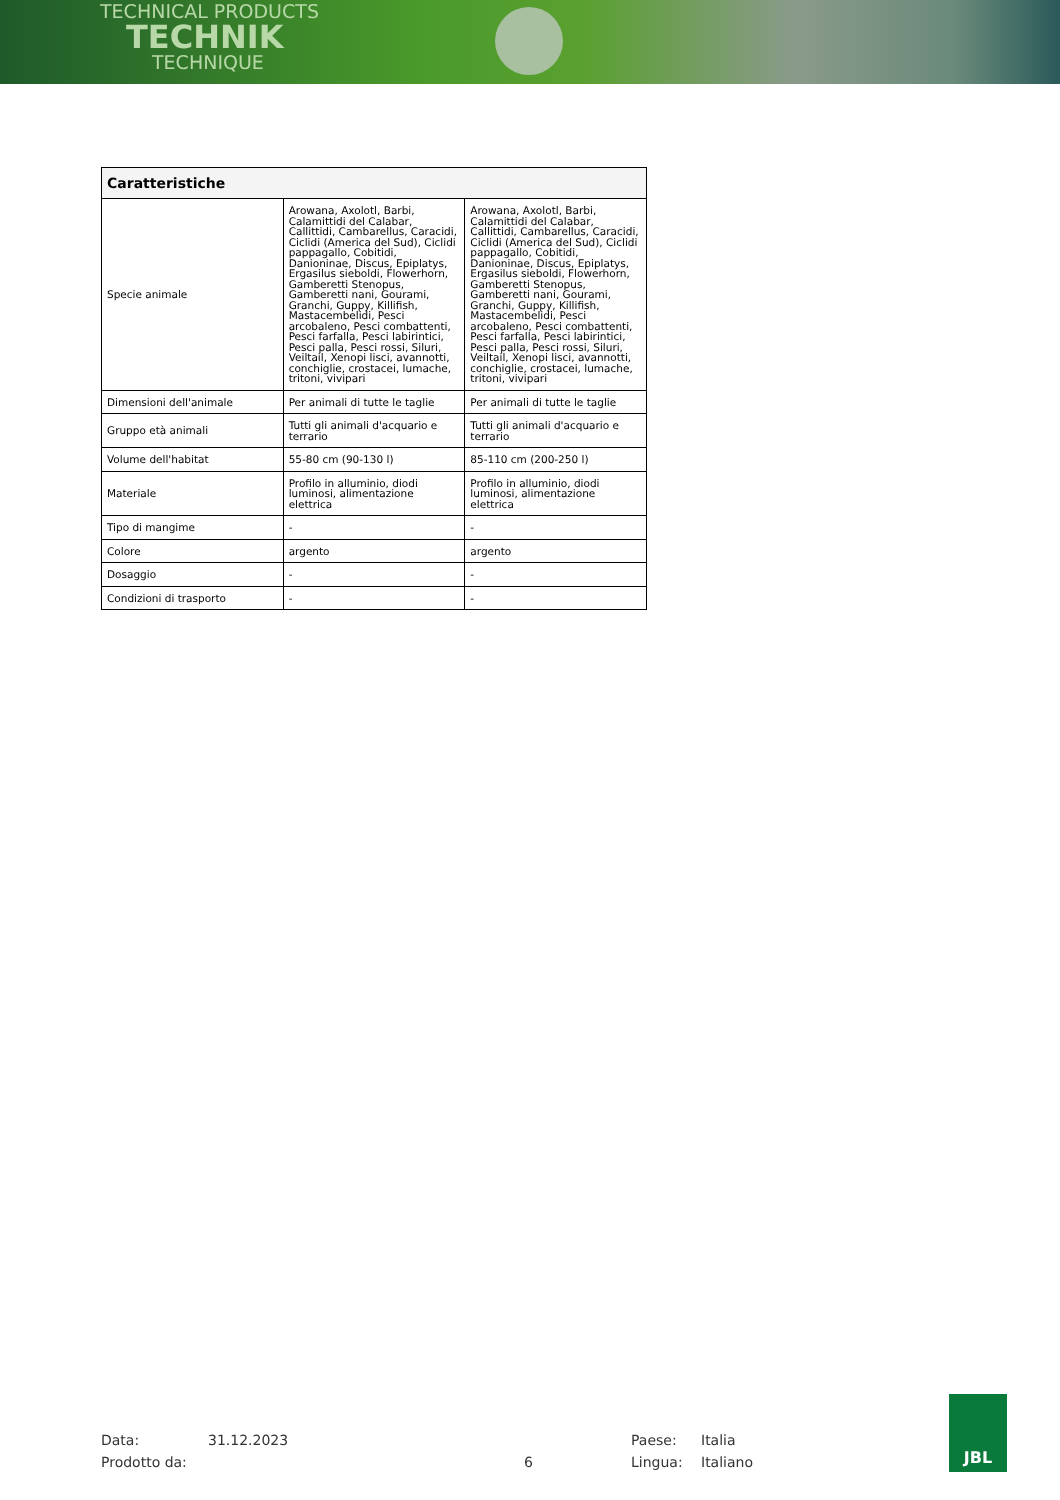TECHNICAL PRODUCTS
TECHNIK
TECHNIQUE
| Caratteristiche | | |
| --- | --- | --- |
| Specie animale | Arowana, Axolotl, Barbi, Calamittidi del Calabar, Callittidi, Cambarellus, Caracidi, Ciclidi (America del Sud), Ciclidi pappagallo, Cobitidi, Danioninae, Discus, Epiplatys, Ergasilus sieboldi, Flowerhorn, Gamberetti Stenopus, Gamberetti nani, Gourami, Granchi, Guppy, Killifish, Mastacembelidi, Pesci arcobaleno, Pesci combattenti, Pesci farfalla, Pesci labirintici, Pesci palla, Pesci rossi, Siluri, Veiltail, Xenopi lisci, avannotti, conchiglie, crostacei, lumache, tritoni, vivipari | Arowana, Axolotl, Barbi, Calamittidi del Calabar, Callittidi, Cambarellus, Caracidi, Ciclidi (America del Sud), Ciclidi pappagallo, Cobitidi, Danioninae, Discus, Epiplatys, Ergasilus sieboldi, Flowerhorn, Gamberetti Stenopus, Gamberetti nani, Gourami, Granchi, Guppy, Killifish, Mastacembelidi, Pesci arcobaleno, Pesci combattenti, Pesci farfalla, Pesci labirintici, Pesci palla, Pesci rossi, Siluri, Veiltail, Xenopi lisci, avannotti, conchiglie, crostacei, lumache, tritoni, vivipari |
| Dimensioni dell'animale | Per animali di tutte le taglie | Per animali di tutte le taglie |
| Gruppo età animali | Tutti gli animali d'acquario e terrario | Tutti gli animali d'acquario e terrario |
| Volume dell'habitat | 55-80 cm (90-130 l) | 85-110 cm (200-250 l) |
| Materiale | Profilo in alluminio, diodi luminosi, alimentazione elettrica | Profilo in alluminio, diodi luminosi, alimentazione elettrica |
| Tipo di mangime | - | - |
| Colore | argento | argento |
| Dosaggio | - | - |
| Condizioni di trasporto | - | - |
Data: 31.12.2023 Paese: Italia
Prodotto da: 6 Lingua: Italiano
JBL